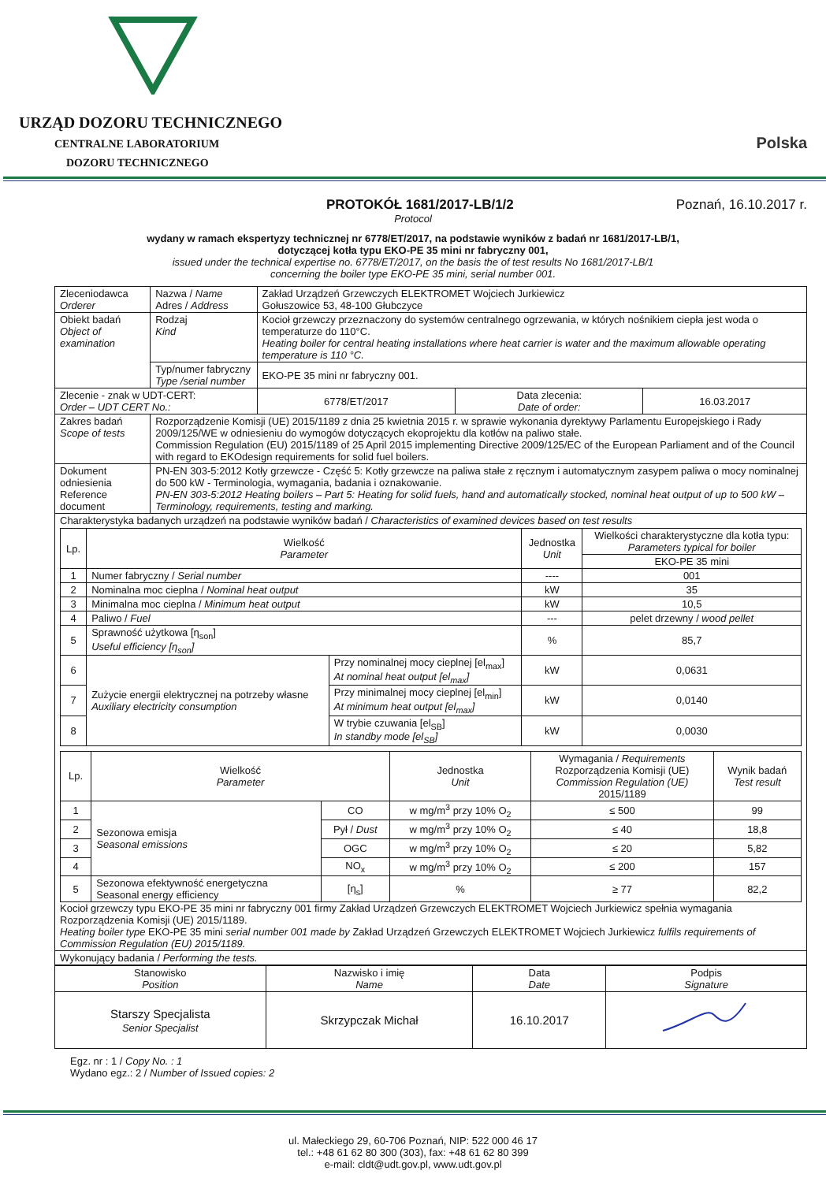URZĄD DOZORU TECHNICZNEGO
CENTRALNE LABORATORIUM
DOZORU TECHNICZNEGO
Polska
PROTOKÓŁ 1681/2017-LB/1/2 Poznań, 16.10.2017 r.
Protocol
wydany w ramach ekspertyzy technicznej nr 6778/ET/2017, na podstawie wyników z badań nr 1681/2017-LB/1,
dotyczącej kotła typu EKO-PE 35 mini nr fabryczny 001,
issued under the technical expertise no. 6778/ET/2017, on the basis the of test results No 1681/2017-LB/1
concerning the boiler type EKO-PE 35 mini, serial number 001.
| Zleceniodawca Orderer | Nazwa / Name Adres / Address | Zakład Urządzeń Grzewczych ELEKTROMET Wojciech Jurkiewicz Gołuszowice 53, 48-100 Głubczyce | | |
| Obiekt badań Object of examination | Rodzaj Kind | Kocioł grzewczy przeznaczony do systemów centralnego ogrzewania, w których nośnikiem ciepła jest woda o temperaturze do 110°C. Heating boiler for central heating installations where heat carrier is water and the maximum allowable operating temperature is 110 °C. | | |
| | Typ/numer fabryczny Type /serial number | EKO-PE 35 mini nr fabryczny 001. | | |
| Zlecenie - znak w UDT-CERT: Order – UDT CERT No.: | | 6778/ET/2017 | Data zlecenia: Date of order: | 16.03.2017 |
| Zakres badań Scope of tests | Rozporządzenie Komisji (UE) 2015/1189 z dnia 25 kwietnia 2015 r. w sprawie wykonania dyrektywy Parlamentu Europejskiego i Rady 2009/125/WE w odniesieniu do wymogów dotyczących ekoprojektu dla kotłów na paliwo stałe. Commission Regulation (EU) 2015/1189 of 25 April 2015 implementing Directive 2009/125/EC of the European Parliament and of the Council with regard to EKOdesign requirements for solid fuel boilers. | | | |
| Dokument odniesienia Reference document | PN-EN 303-5:2012 Kotły grzewcze - Część 5: Kotły grzewcze na paliwa stałe z ręcznym i automatycznym zasypem paliwa o mocy nominalnej do 500 kW - Terminologia, wymagania, badania i oznakowanie. PN-EN 303-5:2012 Heating boilers – Part 5: Heating for solid fuels, hand and automatically stocked, nominal heat output of up to 500 kW – Terminology, requirements, testing and marking. | | | |
| Charakterystyka badanych urządzeń na podstawie wyników badań / Characteristics of examined devices based on test results / Lp. / Wielkość Parameter / / Jednostka Unit / Wielkości charakterystyczne dla kotła typu: Parameters typical for boiler / / --- / --- / --- / --- / --- / / / / / / EKO-PE 35 mini / / 1 / Numer fabryczny / Serial number / / ---- / 001 / / 2 / Nominalna moc cieplna / Nominal heat output / / kW / 35 / / 3 / Minimalna moc cieplna / Minimum heat output / / kW / 10,5 / / 4 / Paliwo / Fuel / / --- / pelet drzewny / wood pellet / / 5 / Sprawność użytkowa [η<sub>son</sub>] Useful efficiency [η<sub>son</sub>] / / % / 85,7 / / 6 / Zużycie energii elektrycznej na potrzeby własne Auxiliary electricity consumption / Przy nominalnej mocy cieplnej [el<sub>max</sub>] At nominal heat output [el<sub>max</sub>] / kW / 0,0631 / / 7 / / Przy minimalnej mocy cieplnej [el<sub>min</sub>] At minimum heat output [el<sub>max</sub>] / kW / 0,0140 / / 8 / / W trybie czuwania [el<sub>SB</sub>] In standby mode [el<sub>SB</sub>] / kW / 0,0030 / / Lp. / Wielkość Parameter / / Jednostka Unit / Wymagania / Requirements Rozporządzenia Komisji (UE) Commission Regulation (UE) 2015/1189 / Wynik badań Test result / / --- / --- / --- / --- / --- / --- / / 1 / Sezonowa emisja Seasonal emissions / CO / w mg/m<sup>3</sup> przy 10% O<sub>2</sub> / ≤ 500 / 99 / / 2 / / Pył / Dust / w mg/m<sup>3</sup> przy 10% O<sub>2</sub> / ≤ 40 / 18,8 / / 3 / / OGC / w mg/m<sup>3</sup> przy 10% O<sub>2</sub> / ≤ 20 / 5,82 / / 4 / / NO<sub>x</sub> / w mg/m<sup>3</sup> przy 10% O<sub>2</sub> / ≤ 200 / 157 / / 5 / Sezonowa efektywność energetyczna Seasonal energy efficiency / [η<sub>s</sub>] / % / ≥ 77 / 82,2 / Kocioł grzewczy typu EKO-PE 35 mini nr fabryczny 001 firmy Zakład Urządzeń Grzewczych ELEKTROMET Wojciech Jurkiewicz spełnia wymagania Rozporządzenia Komisji (UE) 2015/1189. Heating boiler type EKO-PE 35 mini serial number 001 made by Zakład Urządzeń Grzewczych ELEKTROMET Wojciech Jurkiewicz fulfils requirements of Commission Regulation (EU) 2015/1189. | | | | |
| Wykonujący badania / Performing the tests. | | | | |
| Stanowisko Position | Nazwisko i imię Name | Data Date | Podpis Signature |
| --- | --- | --- | --- |
| Starszy Specjalista Senior Specjalist | Skrzypczak Michał | 16.10.2017 | |
Egz. nr : 1 / Copy No. : 1
Wydano egz.: 2 / Number of Issued copies: 2
ul. Małeckiego 29, 60-706 Poznań, NIP: 522 000 46 17
tel.: +48 61 62 80 300 (303), fax: +48 61 62 80 399
e-mail: cldt@udt.gov.pl, www.udt.gov.pl